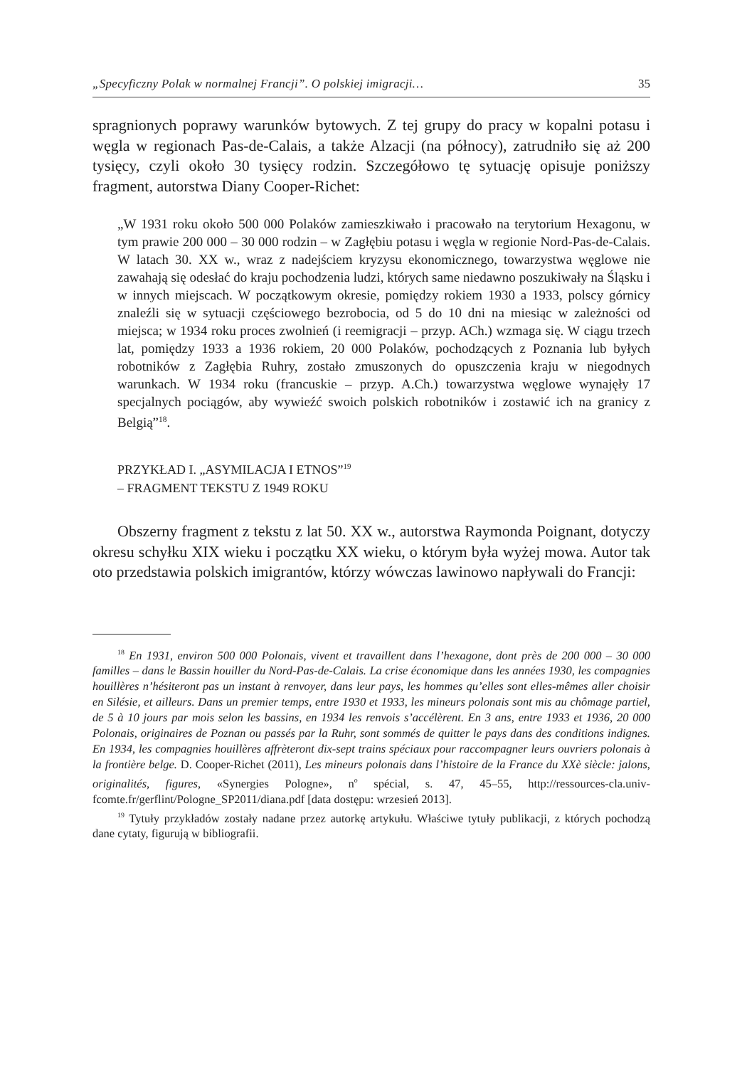„Specyficzny Polak w normalnej Francji”. O polskiej imigracji… 35
spragnionych poprawy warunków bytowych. Z tej grupy do pracy w kopalni potasu i węgla w regionach Pas-de-Calais, a także Alzacji (na północy), zatrudniło się aż 200 tysięcy, czyli około 30 tysięcy rodzin. Szczegółowo tę sytuację opisuje poniższy fragment, autorstwa Diany Cooper-Richet:
„W 1931 roku około 500 000 Polaków zamieszkiwało i pracowało na terytorium Hexagonu, w tym prawie 200 000 – 30 000 rodzin – w Zagłębiu potasu i węgla w regionie Nord-Pas-de-Calais. W latach 30. XX w., wraz z nadejściem kryzysu ekonomicznego, towarzystwa węglowe nie zawahają się odesłać do kraju pochodzenia ludzi, których same niedawno poszukiwały na Śląsku i w innych miejscach. W początkowym okresie, pomiędzy rokiem 1930 a 1933, polscy górnicy znaleźli się w sytuacji częściowego bezrobocia, od 5 do 10 dni na miesiąc w zależności od miejsca; w 1934 roku proces zwolnień (i reemigracji – przyp. ACh.) wzmaga się. W ciągu trzech lat, pomiędzy 1933 a 1936 rokiem, 20 000 Polaków, pochodzących z Poznania lub byłych robotników z Zagłębia Ruhry, zostało zmuszonych do opuszczenia kraju w niegodnych warunkach. W 1934 roku (francuskie – przyp. A.Ch.) towarzystwa węglowe wynajęły 17 specjalnych pociągów, aby wywieźć swoich polskich robotników i zostawić ich na granicy z Belgią”<sup>18</sup>.
PRZYKŁAD I. „ASYMILACJA I ETNOS”<sup>19</sup>
– FRAGMENT TEKSTU Z 1949 ROKU
Obszerny fragment z tekstu z lat 50. XX w., autorstwa Raymonda Poignant, dotyczy okresu schyłku XIX wieku i początku XX wieku, o którym była wyżej mowa. Autor tak oto przedstawia polskich imigrantów, którzy wówczas lawinowo napływali do Francji:
<sup>18</sup> En 1931, environ 500 000 Polonais, vivent et travaillent dans l’hexagone, dont près de 200 000 – 30 000 familles – dans le Bassin houiller du Nord-Pas-de-Calais. La crise économique dans les années 1930, les compagnies houillères n’hésiteront pas un instant à renvoyer, dans leur pays, les hommes qu’elles sont elles-mêmes aller choisir en Silésie, et ailleurs. Dans un premier temps, entre 1930 et 1933, les mineurs polonais sont mis au chômage partiel, de 5 à 10 jours par mois selon les bassins, en 1934 les renvois s’accélèrent. En 3 ans, entre 1933 et 1936, 20 000 Polonais, originaires de Poznan ou passés par la Ruhr, sont sommés de quitter le pays dans des conditions indignes. En 1934, les compagnies houillères affrèteront dix-sept trains spéciaux pour raccompagner leurs ouvriers polonais à la frontière belge. D. Cooper-Richet (2011), Les mineurs polonais dans l’histoire de la France du XXè siècle: jalons, originalités, figures, «Synergies Pologne», n<sup>o</sup> spécial, s. 47, 45–55, http://ressources-cla.univ-fcomte.fr/gerflint/Pologne_SP2011/diana.pdf [data dostępu: wrzesień 2013].
<sup>19</sup> Tytuły przykładów zostały nadane przez autorkę artykułu. Właściwe tytuły publikacji, z których pochodzą dane cytaty, figurują w bibliografii.